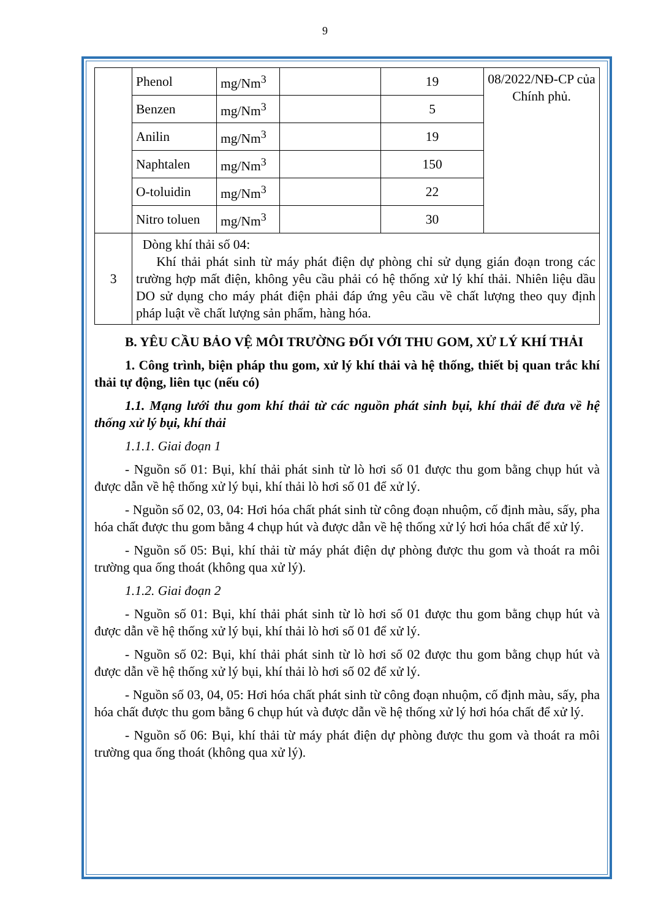9
| | Phenol | mg/Nm<sup>3</sup> | | 19 | 08/2022/NĐ-CP của Chính phủ. |
| | Benzen | mg/Nm<sup>3</sup> | | 5 | |
| | Anilin | mg/Nm<sup>3</sup> | | 19 | |
| | Naphtalen | mg/Nm<sup>3</sup> | | 150 | |
| | O-toluidin | mg/Nm<sup>3</sup> | | 22 | |
| | Nitro toluen | mg/Nm<sup>3</sup> | | 30 | |
| 3 | Dòng khí thải số 04: Khí thải phát sinh từ máy phát điện dự phòng chỉ sử dụng gián đoạn trong các trường hợp mất điện, không yêu cầu phải có hệ thống xử lý khí thải. Nhiên liệu dầu DO sử dụng cho máy phát điện phải đáp ứng yêu cầu về chất lượng theo quy định pháp luật về chất lượng sản phẩm, hàng hóa. | | | | |
B. YÊU CẦU BẢO VỆ MÔI TRƯỜNG ĐỐI VỚI THU GOM, XỬ LÝ KHÍ THẢI
1. Công trình, biện pháp thu gom, xử lý khí thải và hệ thống, thiết bị quan trắc khí thải tự động, liên tục (nếu có)
1.1. Mạng lưới thu gom khí thải từ các nguồn phát sinh bụi, khí thải để đưa về hệ thống xử lý bụi, khí thải
1.1.1. Giai đoạn 1
- Nguồn số 01: Bụi, khí thải phát sinh từ lò hơi số 01 được thu gom bằng chụp hút và được dẫn về hệ thống xử lý bụi, khí thải lò hơi số 01 để xử lý.
- Nguồn số 02, 03, 04: Hơi hóa chất phát sinh từ công đoạn nhuộm, cố định màu, sấy, pha hóa chất được thu gom bằng 4 chụp hút và được dẫn về hệ thống xử lý hơi hóa chất để xử lý.
- Nguồn số 05: Bụi, khí thải từ máy phát điện dự phòng được thu gom và thoát ra môi trường qua ống thoát (không qua xử lý).
1.1.2. Giai đoạn 2
- Nguồn số 01: Bụi, khí thải phát sinh từ lò hơi số 01 được thu gom bằng chụp hút và được dẫn về hệ thống xử lý bụi, khí thải lò hơi số 01 để xử lý.
- Nguồn số 02: Bụi, khí thải phát sinh từ lò hơi số 02 được thu gom bằng chụp hút và được dẫn về hệ thống xử lý bụi, khí thải lò hơi số 02 để xử lý.
- Nguồn số 03, 04, 05: Hơi hóa chất phát sinh từ công đoạn nhuộm, cố định màu, sấy, pha hóa chất được thu gom bằng 6 chụp hút và được dẫn về hệ thống xử lý hơi hóa chất để xử lý.
- Nguồn số 06: Bụi, khí thải từ máy phát điện dự phòng được thu gom và thoát ra môi trường qua ống thoát (không qua xử lý).